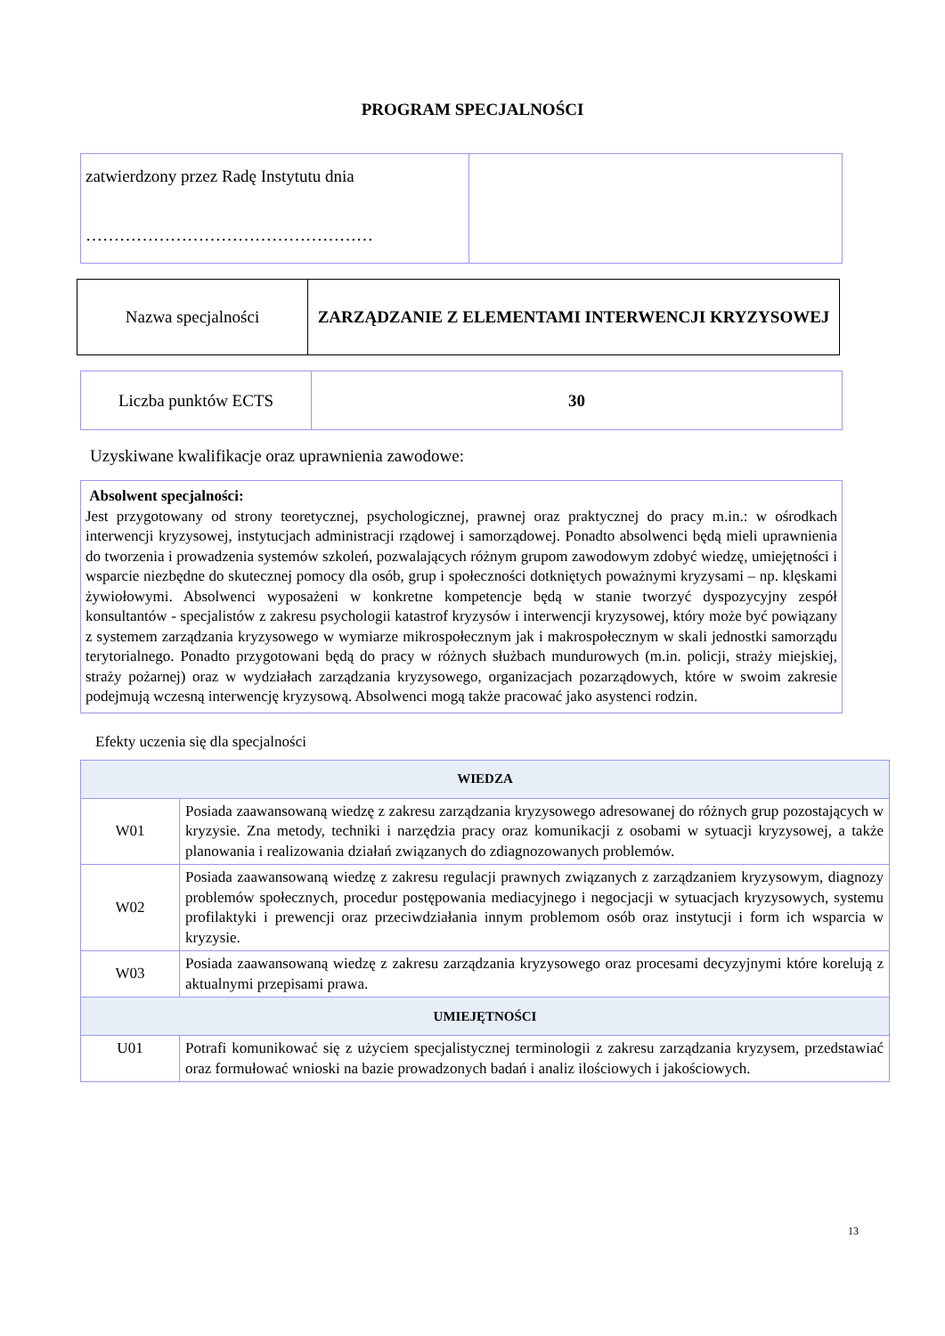PROGRAM SPECJALNOŚCI
| zatwierdzony przez Radę Instytutu dnia …………………………………………… | |
| Nazwa specjalności | ZARZĄDZANIE Z ELEMENTAMI INTERWENCJI KRYZYSOWEJ |
| Liczba punktów ECTS | 30 |
Uzyskiwane kwalifikacje oraz uprawnienia zawodowe:
Absolwent specjalności:
Jest przygotowany od strony teoretycznej, psychologicznej, prawnej oraz praktycznej do pracy m.in.: w ośrodkach interwencji kryzysowej, instytucjach administracji rządowej i samorządowej. Ponadto absolwenci będą mieli uprawnienia do tworzenia i prowadzenia systemów szkoleń, pozwalających różnym grupom zawodowym zdobyć wiedzę, umiejętności i wsparcie niezbędne do skutecznej pomocy dla osób, grup i społeczności dotkniętych poważnymi kryzysami – np. klęskami żywiołowymi. Absolwenci wyposażeni w konkretne kompetencje będą w stanie tworzyć dyspozycyjny zespół konsultantów - specjalistów z zakresu psychologii katastrof kryzysów i interwencji kryzysowej, który może być powiązany z systemem zarządzania kryzysowego w wymiarze mikrospołecznym jak i makrospołecznym w skali jednostki samorządu terytorialnego. Ponadto przygotowani będą do pracy w różnych służbach mundurowych (m.in. policji, straży miejskiej, straży pożarnej) oraz w wydziałach zarządzania kryzysowego, organizacjach pozarządowych, które w swoim zakresie podejmują wczesną interwencję kryzysową. Absolwenci mogą także pracować jako asystenci rodzin.
Efekty uczenia się dla specjalności
| WIEDZA | |
| --- | --- |
| W01 | Posiada zaawansowaną wiedzę z zakresu zarządzania kryzysowego adresowanej do różnych grup pozostających w kryzysie. Zna metody, techniki i narzędzia pracy oraz komunikacji z osobami w sytuacji kryzysowej, a także planowania i realizowania działań związanych do zdiagnozowanych problemów. |
| W02 | Posiada zaawansowaną wiedzę z zakresu regulacji prawnych związanych z zarządzaniem kryzysowym, diagnozy problemów społecznych, procedur postępowania mediacyjnego i negocjacji w sytuacjach kryzysowych, systemu profilaktyki i prewencji oraz przeciwdziałania innym problemom osób oraz instytucji i form ich wsparcia w kryzysie. |
| W03 | Posiada zaawansowaną wiedzę z zakresu zarządzania kryzysowego oraz procesami decyzyjnymi które korelują z aktualnymi przepisami prawa. |
| UMIEJĘTNOŚCI | |
| U01 | Potrafi komunikować się z użyciem specjalistycznej terminologii z zakresu zarządzania kryzysem, przedstawiać oraz formułować wnioski na bazie prowadzonych badań i analiz ilościowych i jakościowych. |
13